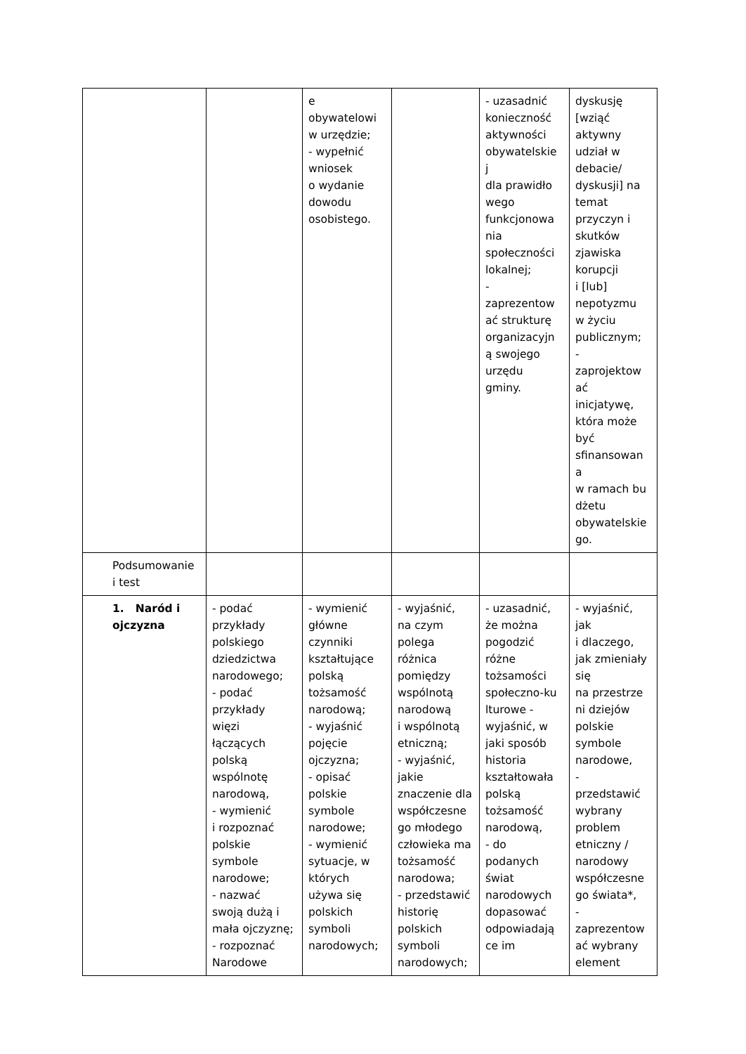| | | e obywatelowi w urzędzie; - wypełnić wniosek o wydanie dowodu osobistego. | | - uzasadnić konieczność aktywności obywatelskie j dla prawidło wego funkcjonowa nia społeczności lokalnej; - zaprezentow ać strukturę organizacyjn ą swojego urzędu gminy. | dyskusję [wziąć aktywny udział w debacie/ dyskusji] na temat przyczyn i skutków zjawiska korupcji i [lub] nepotyzmu w życiu publicznym; - zaprojektow ać inicjatywę, która może być sfinansowan a w ramach bu dżetu obywatelskie go. |
| Podsumowanie i test | | | | | |
| 1. Naród i ojczyzna | - podać przykłady polskiego dziedzictwa narodowego; - podać przykłady więzi łączących polską wspólnotę narodową, - wymienić i rozpoznać polskie symbole narodowe; - nazwać swoją dużą i mała ojczyznę; - rozpoznać Narodowe | - wymienić główne czynniki kształtujące polską tożsamość narodową; - wyjaśnić pojęcie ojczyzna; - opisać polskie symbole narodowe; - wymienić sytuacje, w których używa się polskich symboli narodowych; | - wyjaśnić, na czym polega różnica pomiędzy wspólnotą narodową i wspólnotą etniczną; - wyjaśnić, jakie znaczenie dla współczesne go młodego człowieka ma tożsamość narodowa; - przedstawić historię polskich symboli narodowych; | - uzasadnić, że można pogodzić różne tożsamości społeczno-ku lturowe - wyjaśnić, w jaki sposób historia kształtowała polską tożsamość narodową, - do podanych świat narodowych dopasować odpowiadają ce im | - wyjaśnić, jak i dlaczego, jak zmieniały się na przestrze ni dziejów polskie symbole narodowe, - przedstawić wybrany problem etniczny / narodowy współczesne go świata*, - zaprezentow ać wybrany element |